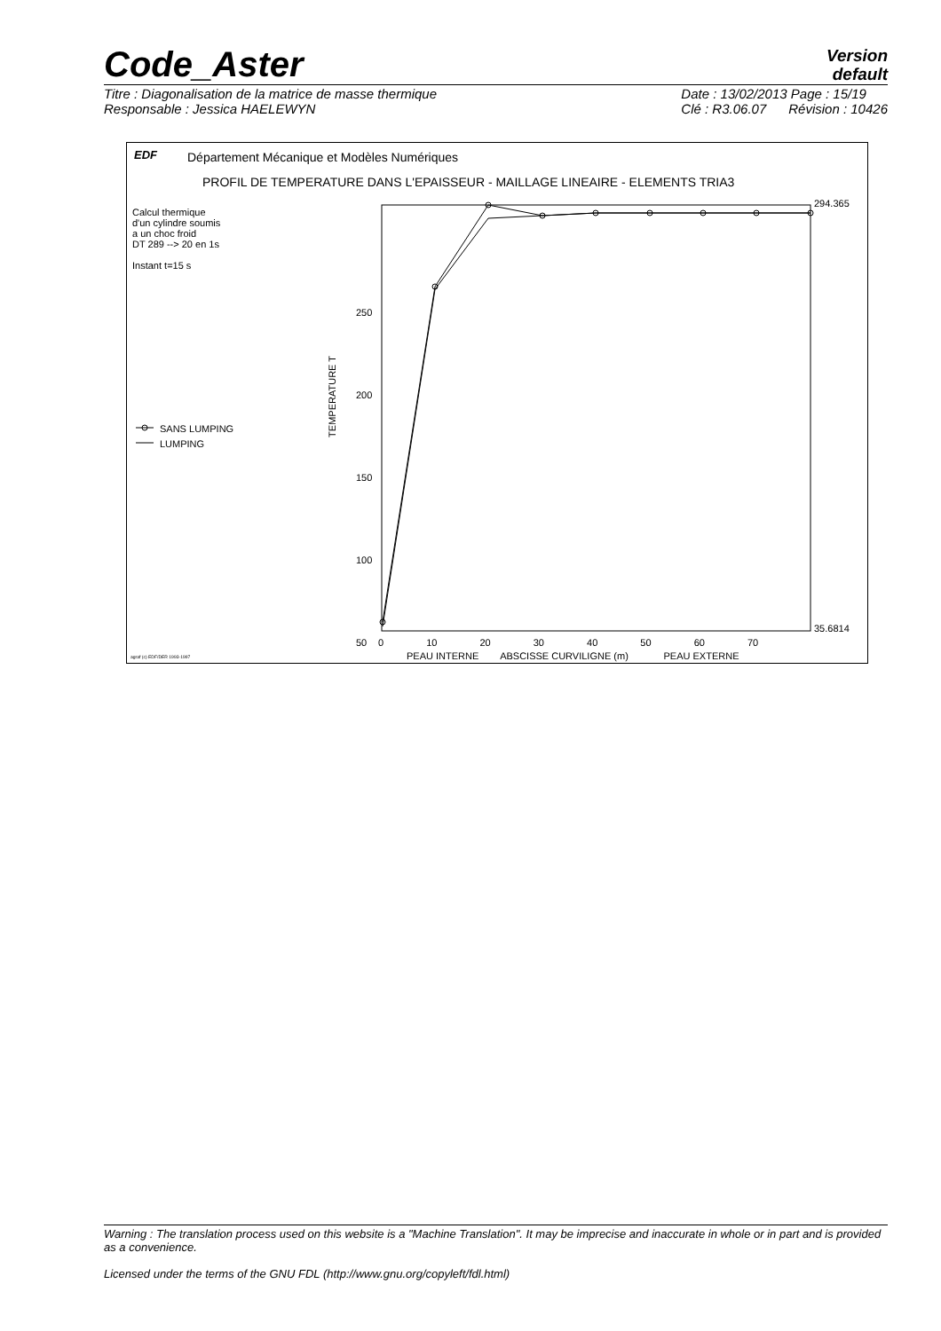Code_Aster
Version
default
Titre : Diagonalisation de la matrice de masse thermique
Responsable : Jessica HAELEWYN
Date : 13/02/2013 Page : 15/19
Clé : R3.06.07 Révision : 10426
EDF
Département Mécanique et Modèles Numériques
PROFIL DE TEMPERATURE DANS L'EPAISSEUR - MAILLAGE LINEAIRE - ELEMENTS TRIA3
Calcul thermique
d'un cylindre soumis
a un choc froid
DT 289 --> 20 en 1s
Instant t=15 s
SANS LUMPING
LUMPING
TEMPERATURE T
250
200
150
100
50
294.365
35.6814
0 10 20 30 40 50 60 70
agraf (c) EDF/DER 1993-1997
PEAU INTERNE ABSCISSE CURVILIGNE (m) PEAU EXTERNE
Warning : The translation process used on this website is a "Machine Translation". It may be imprecise and inaccurate in whole or in part and is provided as a convenience.
Licensed under the terms of the GNU FDL (http://www.gnu.org/copyleft/fdl.html)